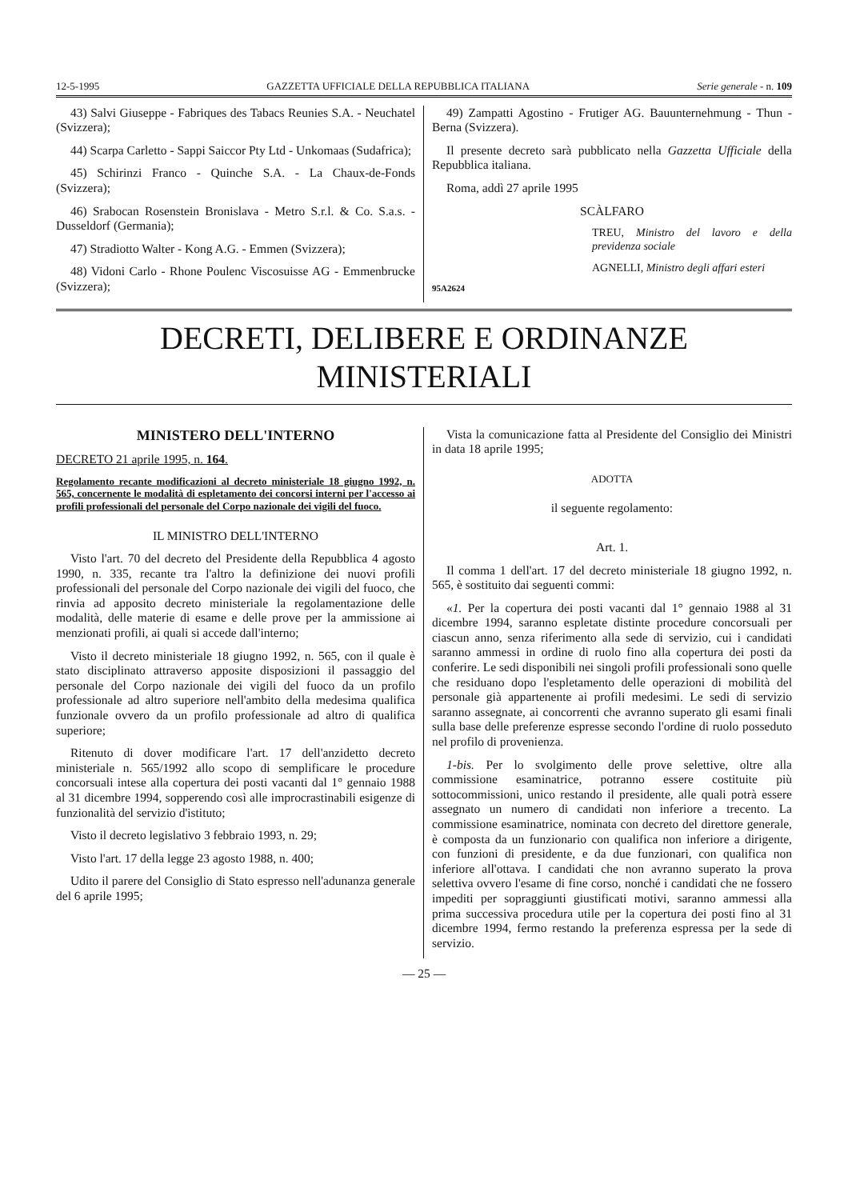12-5-1995 GAZZETTA UFFICIALE DELLA REPUBBLICA ITALIANA Serie generale - n. 109
43) Salvi Giuseppe - Fabriques des Tabacs Reunies S.A. - Neuchatel (Svizzera);
44) Scarpa Carletto - Sappi Saiccor Pty Ltd - Unkomaas (Sudafrica);
45) Schirinzi Franco - Quinche S.A. - La Chaux-de-Fonds (Svizzera);
46) Srabocan Rosenstein Bronislava - Metro S.r.l. & Co. S.a.s. - Dusseldorf (Germania);
47) Stradiotto Walter - Kong A.G. - Emmen (Svizzera);
48) Vidoni Carlo - Rhone Poulenc Viscosuisse AG - Emmenbrucke (Svizzera);
49) Zampatti Agostino - Frutiger AG. Bauunternehmung - Thun - Berna (Svizzera).
Il presente decreto sarà pubblicato nella Gazzetta Ufficiale della Repubblica italiana.
Roma, addì 27 aprile 1995
SCÀLFARO
TREU, Ministro del lavoro e della previdenza sociale
AGNELLI, Ministro degli affari esteri
95A2624
DECRETI, DELIBERE E ORDINANZE MINISTERIALI
MINISTERO DELL'INTERNO
DECRETO 21 aprile 1995, n. 164.
Regolamento recante modificazioni al decreto ministeriale 18 giugno 1992, n. 565, concernente le modalità di espletamento dei concorsi interni per l'accesso ai profili professionali del personale del Corpo nazionale dei vigili del fuoco.
IL MINISTRO DELL'INTERNO
Visto l'art. 70 del decreto del Presidente della Repubblica 4 agosto 1990, n. 335, recante tra l'altro la definizione dei nuovi profili professionali del personale del Corpo nazionale dei vigili del fuoco, che rinvia ad apposito decreto ministeriale la regolamentazione delle modalità, delle materie di esame e delle prove per la ammissione ai menzionati profili, ai quali si accede dall'interno;
Visto il decreto ministeriale 18 giugno 1992, n. 565, con il quale è stato disciplinato attraverso apposite disposizioni il passaggio del personale del Corpo nazionale dei vigili del fuoco da un profilo professionale ad altro superiore nell'ambito della medesima qualifica funzionale ovvero da un profilo professionale ad altro di qualifica superiore;
Ritenuto di dover modificare l'art. 17 dell'anzidetto decreto ministeriale n. 565/1992 allo scopo di semplificare le procedure concorsuali intese alla copertura dei posti vacanti dal 1° gennaio 1988 al 31 dicembre 1994, sopperendo così alle improcrastinabili esigenze di funzionalità del servizio d'istituto;
Visto il decreto legislativo 3 febbraio 1993, n. 29;
Visto l'art. 17 della legge 23 agosto 1988, n. 400;
Udito il parere del Consiglio di Stato espresso nell'adunanza generale del 6 aprile 1995;
Vista la comunicazione fatta al Presidente del Consiglio dei Ministri in data 18 aprile 1995;
ADOTTA
il seguente regolamento:
Art. 1.
Il comma 1 dell'art. 17 del decreto ministeriale 18 giugno 1992, n. 565, è sostituito dai seguenti commi:
«1. Per la copertura dei posti vacanti dal 1° gennaio 1988 al 31 dicembre 1994, saranno espletate distinte procedure concorsuali per ciascun anno, senza riferimento alla sede di servizio, cui i candidati saranno ammessi in ordine di ruolo fino alla copertura dei posti da conferire. Le sedi disponibili nei singoli profili professionali sono quelle che residuano dopo l'espletamento delle operazioni di mobilità del personale già appartenente ai profili medesimi. Le sedi di servizio saranno assegnate, ai concorrenti che avranno superato gli esami finali sulla base delle preferenze espresse secondo l'ordine di ruolo posseduto nel profilo di provenienza.
1-bis. Per lo svolgimento delle prove selettive, oltre alla commissione esaminatrice, potranno essere costituite più sottocommissioni, unico restando il presidente, alle quali potrà essere assegnato un numero di candidati non inferiore a trecento. La commissione esaminatrice, nominata con decreto del direttore generale, è composta da un funzionario con qualifica non inferiore a dirigente, con funzioni di presidente, e da due funzionari, con qualifica non inferiore all'ottava. I candidati che non avranno superato la prova selettiva ovvero l'esame di fine corso, nonché i candidati che ne fossero impediti per sopraggiunti giustificati motivi, saranno ammessi alla prima successiva procedura utile per la copertura dei posti fino al 31 dicembre 1994, fermo restando la preferenza espressa per la sede di servizio.
— 25 —